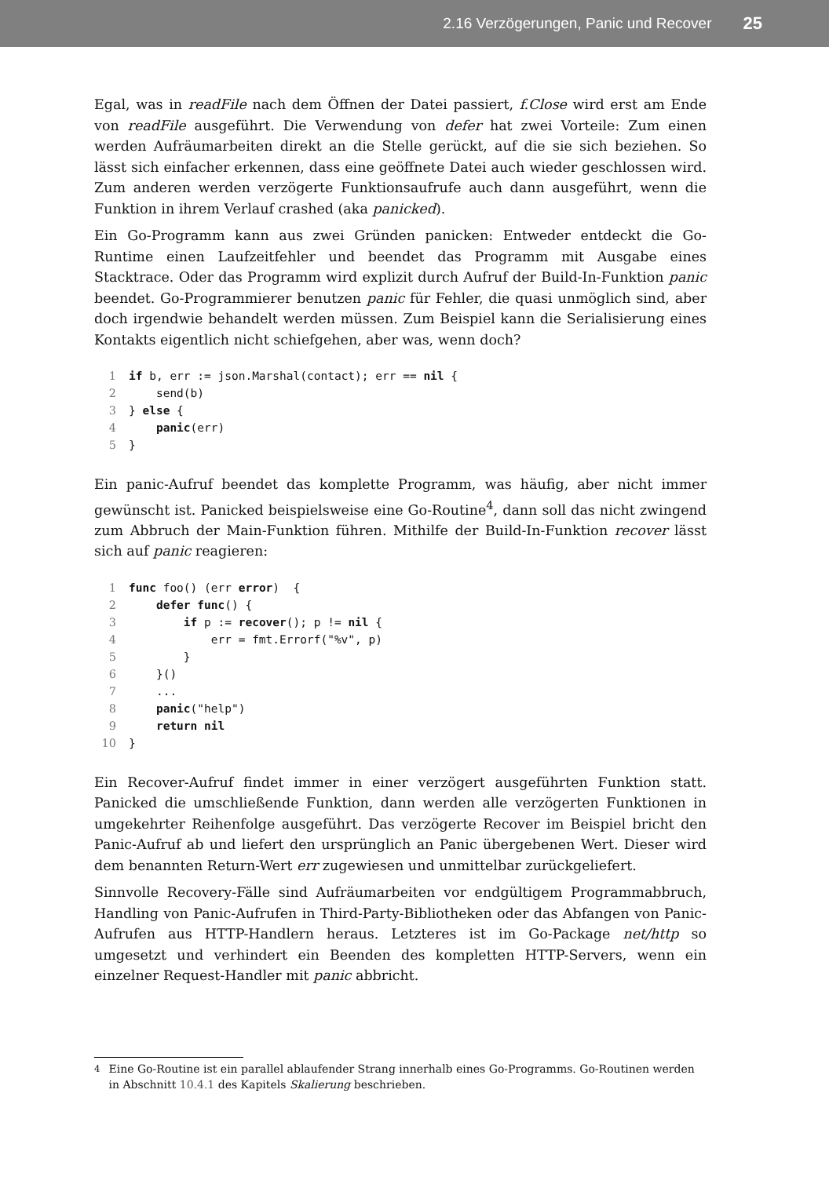2.16 Verzögerungen, Panic und Recover 25
Egal, was in readFile nach dem Öffnen der Datei passiert, f.Close wird erst am Ende von readFile ausgeführt. Die Verwendung von defer hat zwei Vorteile: Zum einen werden Aufräumarbeiten direkt an die Stelle gerückt, auf die sie sich beziehen. So lässt sich einfacher erkennen, dass eine geöffnete Datei auch wieder geschlossen wird. Zum anderen werden verzögerte Funktionsaufrufe auch dann ausgeführt, wenn die Funktion in ihrem Verlauf crashed (aka panicked).
Ein Go-Programm kann aus zwei Gründen panicken: Entweder entdeckt die Go-Runtime einen Laufzeitfehler und beendet das Programm mit Ausgabe eines Stacktrace. Oder das Programm wird explizit durch Aufruf der Build-In-Funktion panic beendet. Go-Programmierer benutzen panic für Fehler, die quasi unmöglich sind, aber doch irgendwie behandelt werden müssen. Zum Beispiel kann die Serialisierung eines Kontakts eigentlich nicht schiefgehen, aber was, wenn doch?
1 if b, err := json.Marshal(contact); err == nil {
2    send(b)
3} else {
4    panic(err)
5}
Ein panic-Aufruf beendet das komplette Programm, was häufig, aber nicht immer gewünscht ist. Panicked beispielsweise eine Go-Routine<sup>4</sup>, dann soll das nicht zwingend zum Abbruch der Main-Funktion führen. Mithilfe der Build-In-Funktion recover lässt sich auf panic reagieren:
1 func foo() (err error)  {
2    defer func() {
3        if p := recover(); p != nil {
4            err = fmt.Errorf("%v", p)
5        }
6    }()
7    ...
8    panic("help")
9    return nil
10}
Ein Recover-Aufruf findet immer in einer verzögert ausgeführten Funktion statt. Panicked die umschließende Funktion, dann werden alle verzögerten Funktionen in umgekehrter Reihenfolge ausgeführt. Das verzögerte Recover im Beispiel bricht den Panic-Aufruf ab und liefert den ursprünglich an Panic übergebenen Wert. Dieser wird dem benannten Return-Wert err zugewiesen und unmittelbar zurückgeliefert.
Sinnvolle Recovery-Fälle sind Aufräumarbeiten vor endgültigem Programmabbruch, Handling von Panic-Aufrufen in Third-Party-Bibliotheken oder das Abfangen von Panic-Aufrufen aus HTTP-Handlern heraus. Letzteres ist im Go-Package net/http so umgesetzt und verhindert ein Beenden des kompletten HTTP-Servers, wenn ein einzelner Request-Handler mit panic abbricht.
<sup>4</sup> Eine Go-Routine ist ein parallel ablaufender Strang innerhalb eines Go-Programms. Go-Routinen werden in Abschnitt 10.4.1 des Kapitels Skalierung beschrieben.